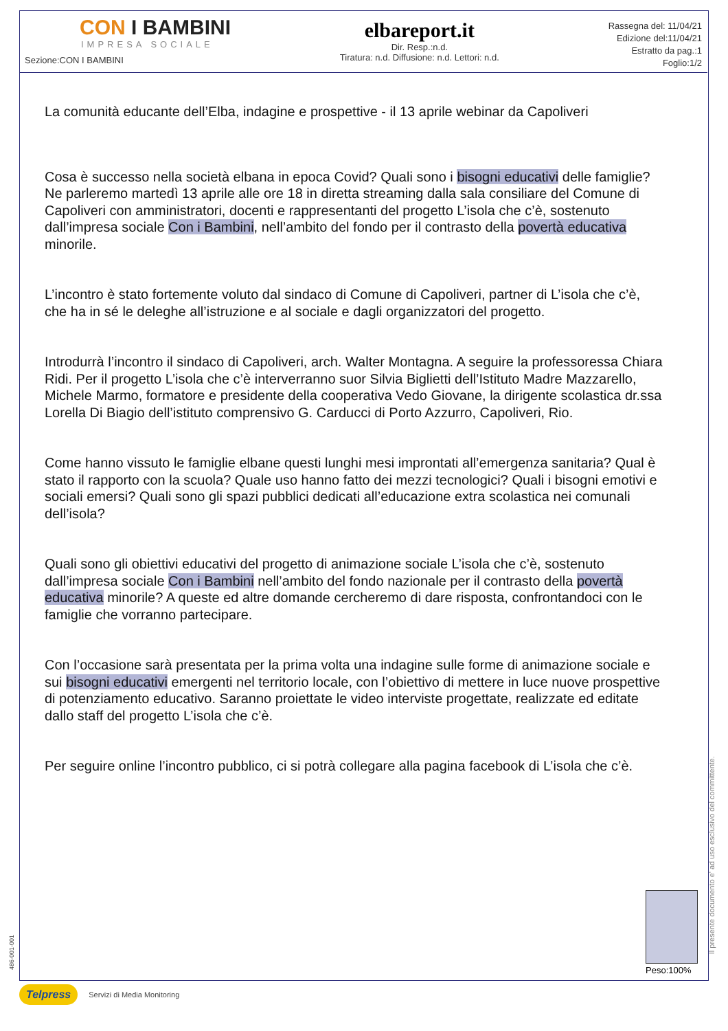CON I BAMBINI
IMPRESA SOCIALE
Sezione:CON I BAMBINI
elbareport.it
Dir. Resp.:n.d.
Tiratura: n.d. Diffusione: n.d. Lettori: n.d.
Rassegna del: 11/04/21
Edizione del:11/04/21
Estratto da pag.:1
Foglio:1/2
La comunità educante dell’Elba, indagine e prospettive - il 13 aprile webinar da Capoliveri
Cosa è successo nella società elbana in epoca Covid? Quali sono i bisogni educativi delle famiglie? Ne parleremo martedì 13 aprile alle ore 18 in diretta streaming dalla sala consiliare del Comune di Capoliveri con amministratori, docenti e rappresentanti del progetto L’isola che c’è, sostenuto dall’impresa sociale Con i Bambini, nell’ambito del fondo per il contrasto della povertà educativa minorile.
L’incontro è stato fortemente voluto dal sindaco di Comune di Capoliveri, partner di L’isola che c’è, che ha in sé le deleghe all’istruzione e al sociale e dagli organizzatori del progetto.
Introdurrà l’incontro il sindaco di Capoliveri, arch. Walter Montagna. A seguire la professoressa Chiara Ridi. Per il progetto L’isola che c’è interverranno suor Silvia Biglietti dell’Istituto Madre Mazzarello, Michele Marmo, formatore e presidente della cooperativa Vedo Giovane, la dirigente scolastica dr.ssa Lorella Di Biagio dell’istituto comprensivo G. Carducci di Porto Azzurro, Capoliveri, Rio.
Come hanno vissuto le famiglie elbane questi lunghi mesi improntati all’emergenza sanitaria? Qual è stato il rapporto con la scuola? Quale uso hanno fatto dei mezzi tecnologici? Quali i bisogni emotivi e sociali emersi? Quali sono gli spazi pubblici dedicati all’educazione extra scolastica nei comunali dell’isola?
Quali sono gli obiettivi educativi del progetto di animazione sociale L’isola che c’è, sostenuto dall’impresa sociale Con i Bambini nell’ambito del fondo nazionale per il contrasto della povertà educativa minorile? A queste ed altre domande cercheremo di dare risposta, confrontandoci con le famiglie che vorranno partecipare.
Con l’occasione sarà presentata per la prima volta una indagine sulle forme di animazione sociale e sui bisogni educativi emergenti nel territorio locale, con l’obiettivo di mettere in luce nuove prospettive di potenziamento educativo. Saranno proiettate le video interviste progettate, realizzate ed editate dallo staff del progetto L’isola che c’è.
Per seguire online l’incontro pubblico, ci si potrà collegare alla pagina facebook di L’isola che c’è.
Peso:100%
Il presente documento e' ad uso esclusivo del committente.
486-001-001
Telpress Servizi di Media Monitoring